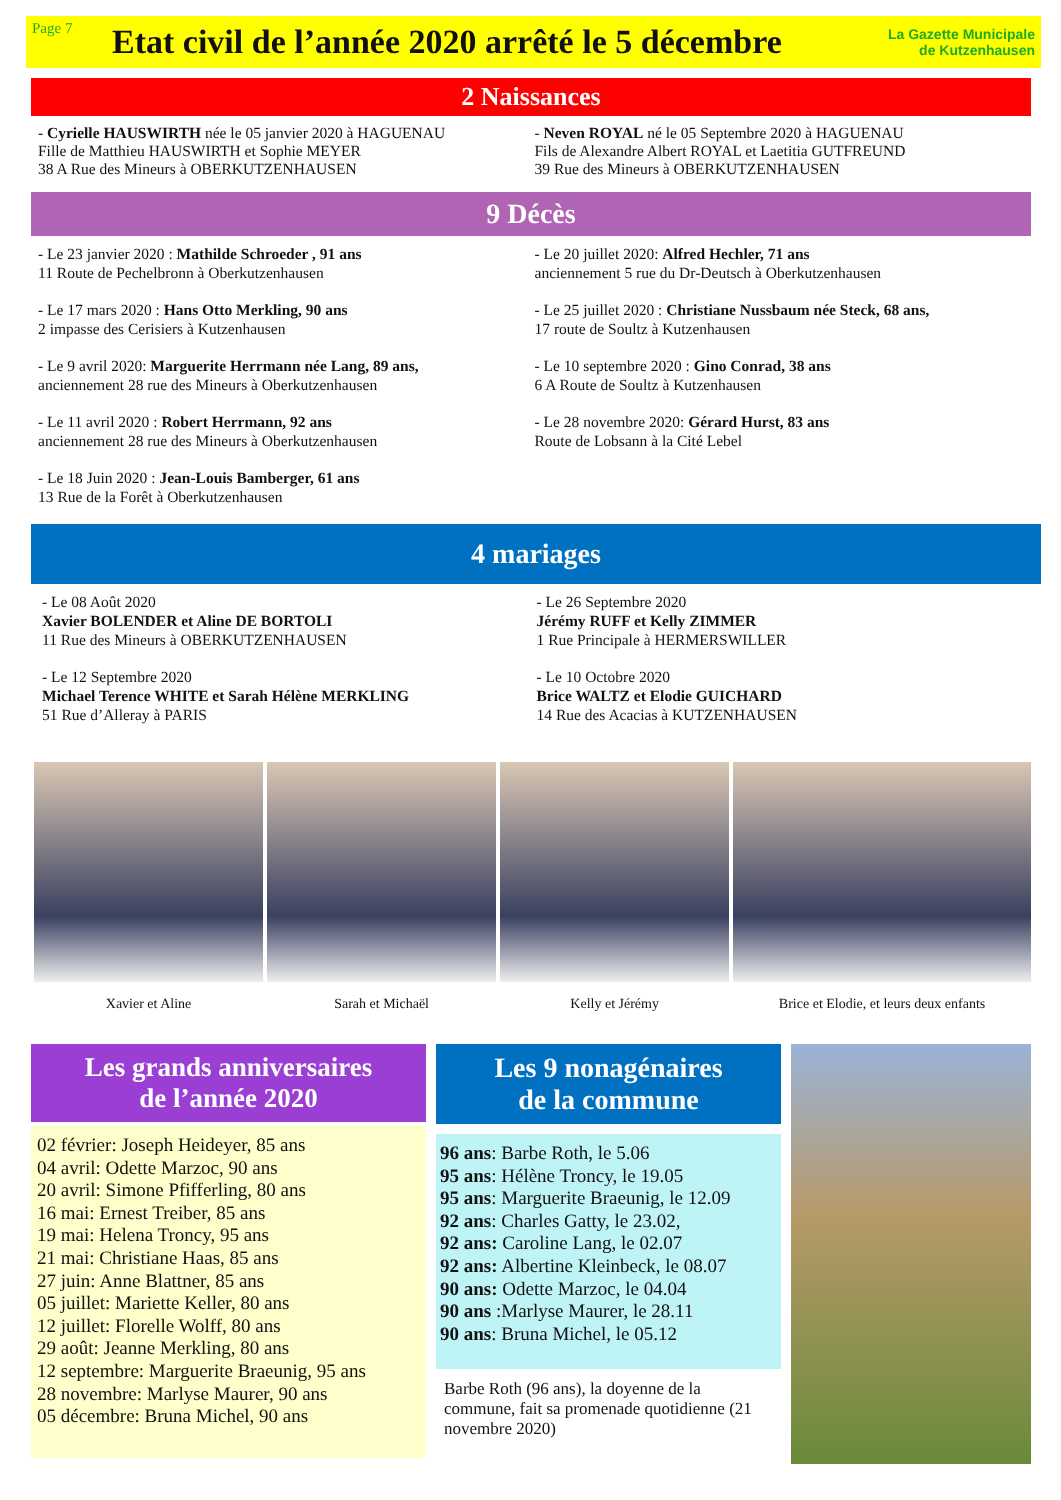Page 7
Etat civil de l’année 2020 arrêté le 5 décembre
La Gazette Municipale
de Kutzenhausen
2 Naissances
- Cyrielle HAUSWIRTH née le 05 janvier 2020 à HAGUENAU
Fille de Matthieu HAUSWIRTH et Sophie MEYER
38 A Rue des Mineurs à OBERKUTZENHAUSEN
- Neven ROYAL né le 05 Septembre 2020 à HAGUENAU
Fils de Alexandre Albert ROYAL et Laetitia GUTFREUND
39 Rue des Mineurs à OBERKUTZENHAUSEN
9 Décès
- Le 23 janvier 2020 : Mathilde Schroeder , 91 ans
11 Route de Pechelbronn à Oberkutzenhausen
- Le 17 mars 2020 : Hans Otto Merkling, 90 ans
2 impasse des Cerisiers à Kutzenhausen
- Le 9 avril 2020: Marguerite Herrmann née Lang, 89 ans,
anciennement 28 rue des Mineurs à Oberkutzenhausen
- Le 11 avril 2020 : Robert Herrmann, 92 ans
anciennement 28 rue des Mineurs à Oberkutzenhausen
- Le 18 Juin 2020 : Jean-Louis Bamberger, 61 ans
13 Rue de la Forêt à Oberkutzenhausen
- Le 20 juillet 2020: Alfred Hechler, 71 ans
anciennement 5 rue du Dr-Deutsch à Oberkutzenhausen
- Le 25 juillet 2020 : Christiane Nussbaum née Steck, 68 ans,
17 route de Soultz à Kutzenhausen
- Le 10 septembre 2020 : Gino Conrad, 38 ans
6 A Route de Soultz à Kutzenhausen
- Le 28 novembre 2020: Gérard Hurst, 83 ans
Route de Lobsann à la Cité Lebel
4 mariages
- Le 08 Août 2020
Xavier BOLENDER et Aline DE BORTOLI
11 Rue des Mineurs à OBERKUTZENHAUSEN
- Le 12 Septembre 2020
Michael Terence WHITE et Sarah Hélène MERKLING
51 Rue d’Alleray à PARIS
- Le 26 Septembre 2020
Jérémy RUFF et Kelly ZIMMER
1 Rue Principale à HERMERSWILLER
- Le 10 Octobre 2020
Brice WALTZ et Elodie GUICHARD
14 Rue des Acacias à KUTZENHAUSEN
Xavier et Aline Sarah et Michaël Kelly et Jérémy Brice et Elodie, et leurs deux enfants
Les grands anniversaires
de l’année 2020
02 février: Joseph Heideyer, 85 ans
04 avril: Odette Marzoc, 90 ans
20 avril: Simone Pfifferling, 80 ans
16 mai: Ernest Treiber, 85 ans
19 mai: Helena Troncy, 95 ans
21 mai: Christiane Haas, 85 ans
27 juin: Anne Blattner, 85 ans
05 juillet: Mariette Keller, 80 ans
12 juillet: Florelle Wolff, 80 ans
29 août: Jeanne Merkling, 80 ans
12 septembre: Marguerite Braeunig, 95 ans
28 novembre: Marlyse Maurer, 90 ans
05 décembre: Bruna Michel, 90 ans
Les 9 nonagénaires
de la commune
96 ans: Barbe Roth, le 5.06
95 ans: Hélène Troncy, le 19.05
95 ans: Marguerite Braeunig, le 12.09
92 ans: Charles Gatty, le 23.02,
92 ans: Caroline Lang, le 02.07
92 ans: Albertine Kleinbeck, le 08.07
90 ans: Odette Marzoc, le 04.04
90 ans :Marlyse Maurer, le 28.11
90 ans: Bruna Michel, le 05.12
Barbe Roth (96 ans), la doyenne de la commune, fait sa promenade quotidienne (21 novembre 2020)